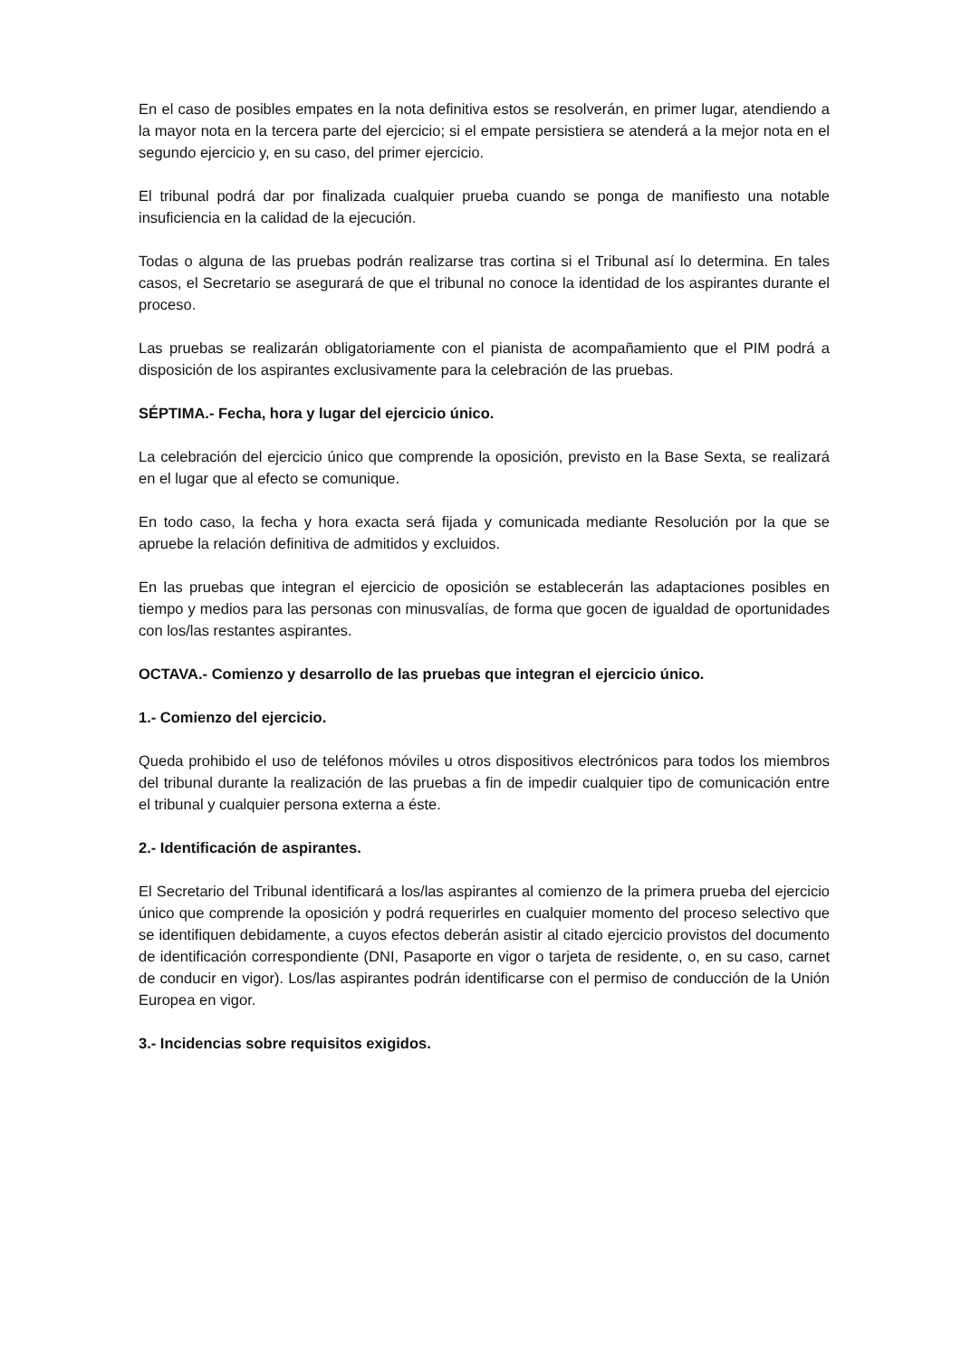En el caso de posibles empates en la nota definitiva estos se resolverán, en primer lugar, atendiendo a la mayor nota en la tercera parte del ejercicio; si el empate persistiera se atenderá a la mejor nota en el segundo ejercicio y, en su caso, del primer ejercicio.
El tribunal podrá dar por finalizada cualquier prueba cuando se ponga de manifiesto una notable insuficiencia en la calidad de la ejecución.
Todas o alguna de las pruebas podrán realizarse tras cortina si el Tribunal así lo determina. En tales casos, el Secretario se asegurará de que el tribunal no conoce la identidad de los aspirantes durante el proceso.
Las pruebas se realizarán obligatoriamente con el pianista de acompañamiento que el PIM podrá a disposición de los aspirantes exclusivamente para la celebración de las pruebas.
SÉPTIMA.- Fecha, hora y lugar del ejercicio único.
La celebración del ejercicio único que comprende la oposición, previsto en la Base Sexta, se realizará en el lugar que al efecto se comunique.
En todo caso, la fecha y hora exacta será fijada y comunicada mediante Resolución por la que se apruebe la relación definitiva de admitidos y excluidos.
En las pruebas que integran el ejercicio de oposición se establecerán las adaptaciones posibles en tiempo y medios para las personas con minusvalías, de forma que gocen de igualdad de oportunidades con los/las restantes aspirantes.
OCTAVA.- Comienzo y desarrollo de las pruebas que integran el ejercicio único.
1.- Comienzo del ejercicio.
Queda prohibido el uso de teléfonos móviles u otros dispositivos electrónicos para todos los miembros del tribunal durante la realización de las pruebas a fin de impedir cualquier tipo de comunicación entre el tribunal y cualquier persona externa a éste.
2.- Identificación de aspirantes.
El Secretario del Tribunal identificará a los/las aspirantes al comienzo de la primera prueba del ejercicio único que comprende la oposición y podrá requerirles en cualquier momento del proceso selectivo que se identifiquen debidamente, a cuyos efectos deberán asistir al citado ejercicio provistos del documento de identificación correspondiente (DNI, Pasaporte en vigor o tarjeta de residente, o, en su caso, carnet de conducir en vigor). Los/las aspirantes podrán identificarse con el permiso de conducción de la Unión Europea en vigor.
3.- Incidencias sobre requisitos exigidos.